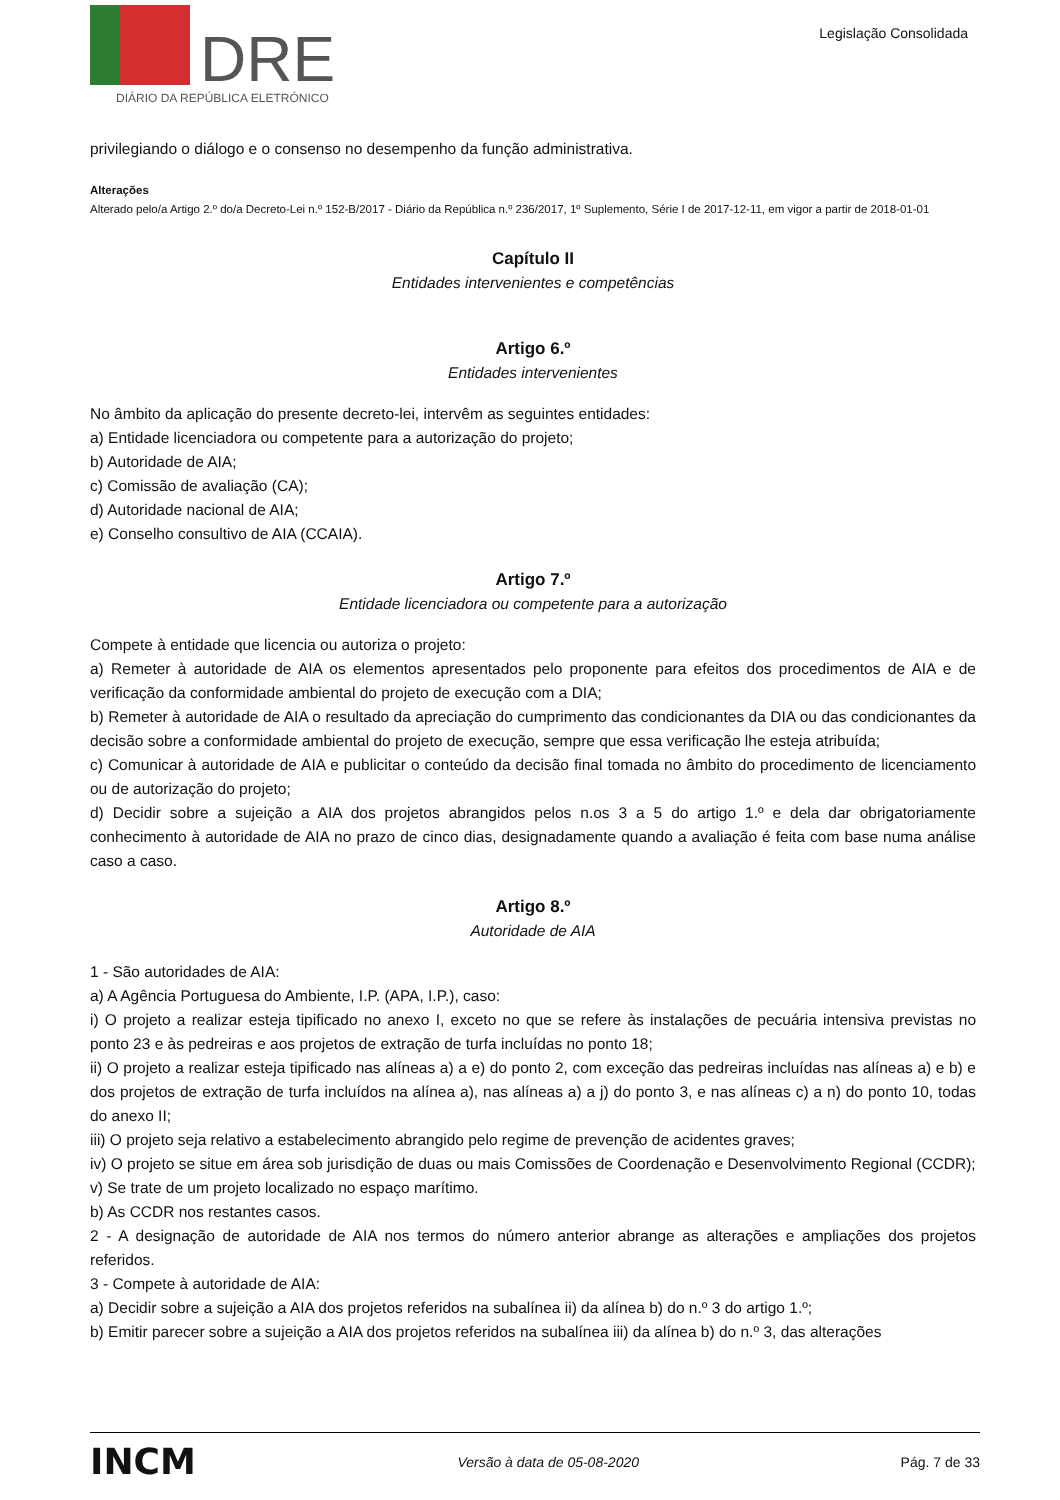DRE
DIÁRIO DA REPÚBLICA ELETRÓNICO
Legislação Consolidada
privilegiando o diálogo e o consenso no desempenho da função administrativa.
Alterações
Alterado pelo/a Artigo 2.º do/a Decreto-Lei n.º 152-B/2017 - Diário da República n.º 236/2017, 1º Suplemento, Série I de 2017-12-11, em vigor a partir de 2018-01-01
Capítulo II
Entidades intervenientes e competências
Artigo 6.º
Entidades intervenientes
No âmbito da aplicação do presente decreto-lei, intervêm as seguintes entidades:
a) Entidade licenciadora ou competente para a autorização do projeto;
b) Autoridade de AIA;
c) Comissão de avaliação (CA);
d) Autoridade nacional de AIA;
e) Conselho consultivo de AIA (CCAIA).
Artigo 7.º
Entidade licenciadora ou competente para a autorização
Compete à entidade que licencia ou autoriza o projeto:
a) Remeter à autoridade de AIA os elementos apresentados pelo proponente para efeitos dos procedimentos de AIA e de verificação da conformidade ambiental do projeto de execução com a DIA;
b) Remeter à autoridade de AIA o resultado da apreciação do cumprimento das condicionantes da DIA ou das condicionantes da decisão sobre a conformidade ambiental do projeto de execução, sempre que essa verificação lhe esteja atribuída;
c) Comunicar à autoridade de AIA e publicitar o conteúdo da decisão final tomada no âmbito do procedimento de licenciamento ou de autorização do projeto;
d) Decidir sobre a sujeição a AIA dos projetos abrangidos pelos n.os 3 a 5 do artigo 1.º e dela dar obrigatoriamente conhecimento à autoridade de AIA no prazo de cinco dias, designadamente quando a avaliação é feita com base numa análise caso a caso.
Artigo 8.º
Autoridade de AIA
1 - São autoridades de AIA:
a) A Agência Portuguesa do Ambiente, I.P. (APA, I.P.), caso:
i) O projeto a realizar esteja tipificado no anexo I, exceto no que se refere às instalações de pecuária intensiva previstas no ponto 23 e às pedreiras e aos projetos de extração de turfa incluídas no ponto 18;
ii) O projeto a realizar esteja tipificado nas alíneas a) a e) do ponto 2, com exceção das pedreiras incluídas nas alíneas a) e b) e dos projetos de extração de turfa incluídos na alínea a), nas alíneas a) a j) do ponto 3, e nas alíneas c) a n) do ponto 10, todas do anexo II;
iii) O projeto seja relativo a estabelecimento abrangido pelo regime de prevenção de acidentes graves;
iv) O projeto se situe em área sob jurisdição de duas ou mais Comissões de Coordenação e Desenvolvimento Regional (CCDR);
v) Se trate de um projeto localizado no espaço marítimo.
b) As CCDR nos restantes casos.
2 - A designação de autoridade de AIA nos termos do número anterior abrange as alterações e ampliações dos projetos referidos.
3 - Compete à autoridade de AIA:
a) Decidir sobre a sujeição a AIA dos projetos referidos na subalínea ii) da alínea b) do n.º 3 do artigo 1.º;
b) Emitir parecer sobre a sujeição a AIA dos projetos referidos na subalínea iii) da alínea b) do n.º 3, das alterações
INCM Versão à data de 05-08-2020 Pág. 7 de 33